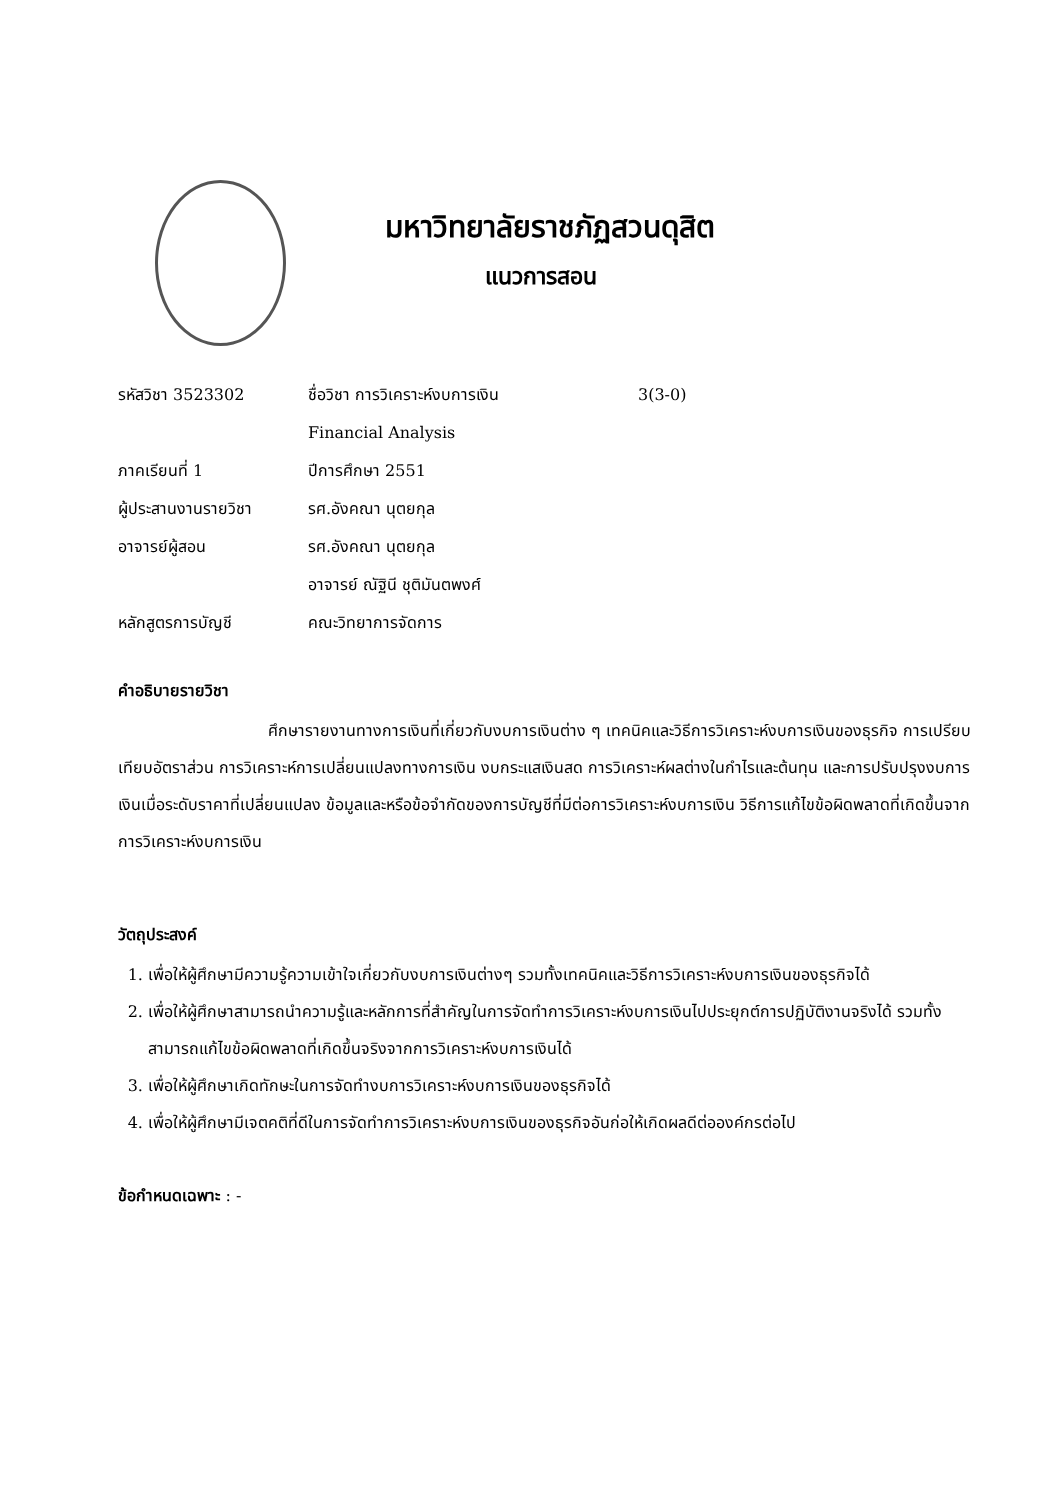มหาวิทยาลัยราชภัฏสวนดุสิต
แนวการสอน
| รหัสวิชา 3523302 | ชื่อวิชา การวิเคราะห์งบการเงิน | 3(3-0) |
| | Financial Analysis | |
| ภาคเรียนที่ 1 | ปีการศึกษา 2551 | |
| ผู้ประสานงานรายวิชา | รศ.อังคณา นุตยกุล | |
| อาจารย์ผู้สอน | รศ.อังคณา นุตยกุล | |
| | อาจารย์ ณัฐินี ชุติมันตพงศ์ | |
| หลักสูตรการบัญชี | คณะวิทยาการจัดการ | |
คำอธิบายรายวิชา
ศึกษารายงานทางการเงินที่เกี่ยวกับงบการเงินต่าง ๆ เทคนิคและวิธีการวิเคราะห์งบการเงินของธุรกิจ การเปรียบเทียบอัตราส่วน การวิเคราะห์การเปลี่ยนแปลงทางการเงิน งบกระแสเงินสด การวิเคราะห์ผลต่างในกำไรและต้นทุน และการปรับปรุงงบการเงินเมื่อระดับราคาที่เปลี่ยนแปลง ข้อมูลและหรือข้อจำกัดของการบัญชีที่มีต่อการวิเคราะห์งบการเงิน วิธีการแก้ไขข้อผิดพลาดที่เกิดขึ้นจากการวิเคราะห์งบการเงิน
วัตถุประสงค์
1. เพื่อให้ผู้ศึกษามีความรู้ความเข้าใจเกี่ยวกับงบการเงินต่างๆ รวมทั้งเทคนิคและวิธีการวิเคราะห์งบการเงินของธุรกิจได้
2. เพื่อให้ผู้ศึกษาสามารถนำความรู้และหลักการที่สำคัญในการจัดทำการวิเคราะห์งบการเงินไปประยุกต์การปฏิบัติงานจริงได้ รวมทั้งสามารถแก้ไขข้อผิดพลาดที่เกิดขึ้นจริงจากการวิเคราะห์งบการเงินได้
3. เพื่อให้ผู้ศึกษาเกิดทักษะในการจัดทำงบการวิเคราะห์งบการเงินของธุรกิจได้
4. เพื่อให้ผู้ศึกษามีเจตคติที่ดีในการจัดทำการวิเคราะห์งบการเงินของธุรกิจอันก่อให้เกิดผลดีต่อองค์กรต่อไป
ข้อกำหนดเฉพาะ : -